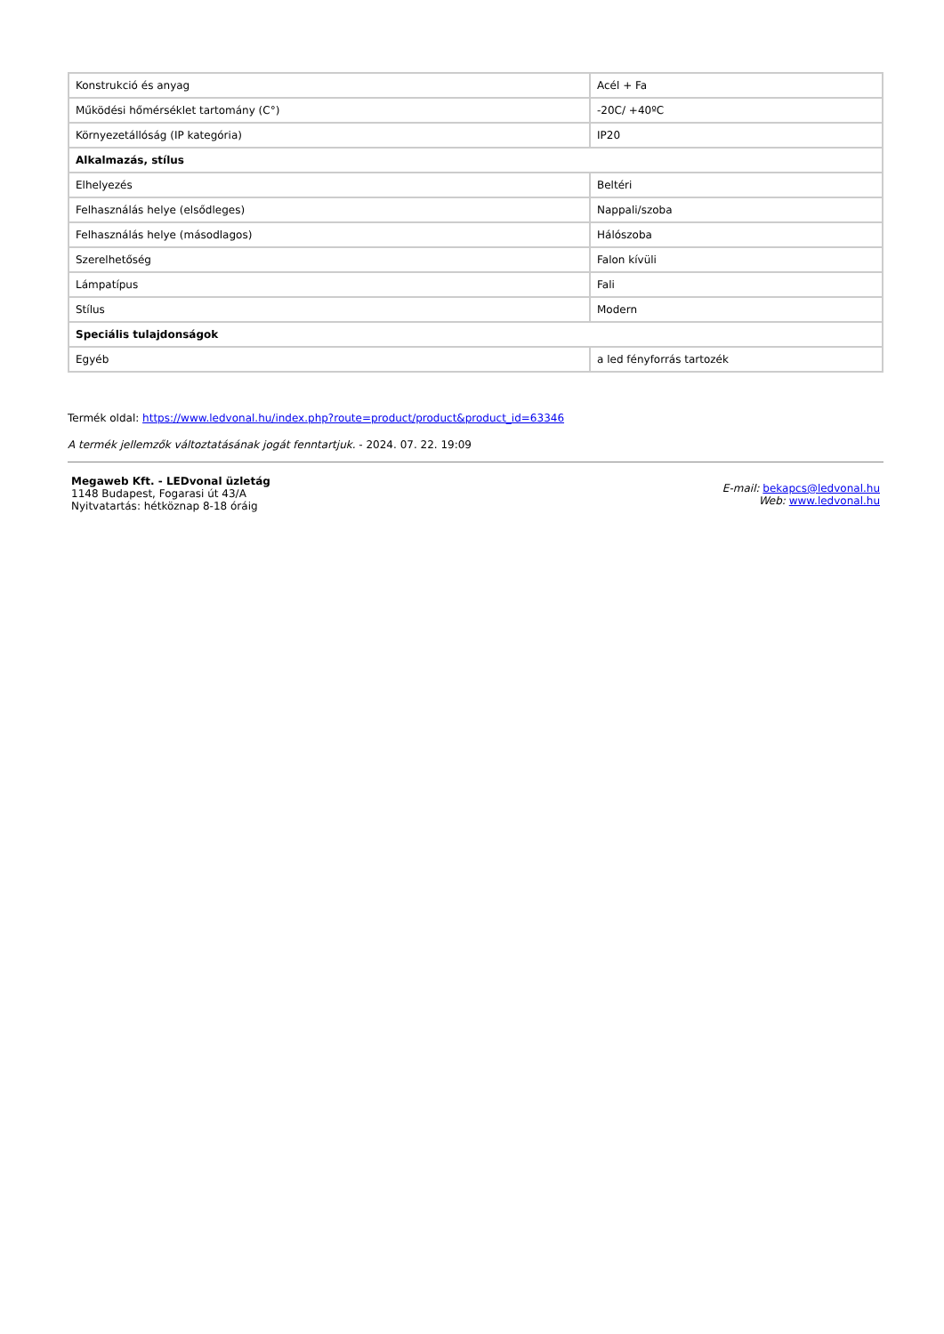| Konstrukció és anyag | Acél + Fa |
| Működési hőmérséklet tartomány (C°) | -20C/ +40ºC |
| Környezetállóság (IP kategória) | IP20 |
| Alkalmazás, stílus | |
| Elhelyezés | Beltéri |
| Felhasználás helye (elsődleges) | Nappali/szoba |
| Felhasználás helye (másodlagos) | Hálószoba |
| Szerelhetőség | Falon kívüli |
| Lámpatípus | Fali |
| Stílus | Modern |
| Speciális tulajdonságok | |
| Egyéb | a led fényforrás tartozék |
Termék oldal: https://www.ledvonal.hu/index.php?route=product/product&product_id=63346
A termék jellemzők változtatásának jogát fenntartjuk. - 2024. 07. 22. 19:09
Megaweb Kft. - LEDvonal üzletág
1148 Budapest, Fogarasi út 43/A
Nyitvatartás: hétköznap 8-18 óráig
E-mail: bekapcs@ledvonal.hu
Web: www.ledvonal.hu